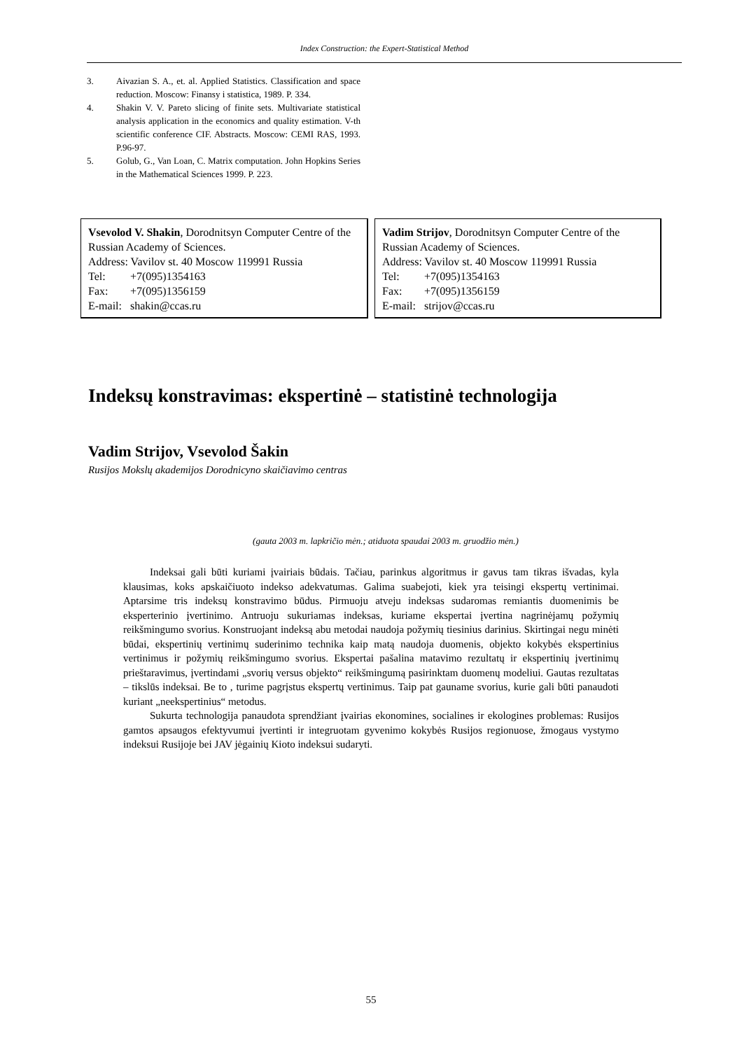Index Construction: the Expert-Statistical Method
3. Aivazian S. A., et. al. Applied Statistics. Classification and space reduction. Moscow: Finansy i statistica, 1989. P. 334.
4. Shakin V. V. Pareto slicing of finite sets. Multivariate statistical analysis application in the economics and quality estimation. V-th scientific conference CIF. Abstracts. Moscow: CEMI RAS, 1993. P.96-97.
5. Golub, G., Van Loan, C. Matrix computation. John Hopkins Series in the Mathematical Sciences 1999. P. 223.
Vsevolod V. Shakin, Dorodnitsyn Computer Centre of the Russian Academy of Sciences.
Address: Vavilov st. 40 Moscow 119991 Russia
Tel: +7(095)1354163
Fax: +7(095)1356159
E-mail: shakin@ccas.ru
Vadim Strijov, Dorodnitsyn Computer Centre of the Russian Academy of Sciences.
Address: Vavilov st. 40 Moscow 119991 Russia
Tel: +7(095)1354163
Fax: +7(095)1356159
E-mail: strijov@ccas.ru
Indeksų konstravimas: ekspertinė – statistinė technologija
Vadim Strijov, Vsevolod Šakin
Rusijos Mokslų akademijos Dorodnicyno skaičiavimo centras
(gauta 2003 m. lapkričio mėn.; atiduota spaudai 2003 m. gruodžio mėn.)
Indeksai gali būti kuriami įvairiais būdais. Tačiau, parinkus algoritmus ir gavus tam tikras išvadas, kyla klausimas, koks apskaičiuoto indekso adekvatumas. Galima suabejoti, kiek yra teisingi ekspertų vertinimai. Aptarsime tris indeksų konstravimo būdus. Pirmuoju atveju indeksas sudaromas remiantis duomenimis be eksperterinio įvertinimo. Antruoju sukuriamas indeksas, kuriame ekspertai įvertina nagrinėjamų požymių reikšmingumo svorius. Konstruojant indeksą abu metodai naudoja požymių tiesinius darinius. Skirtingai negu minėti būdai, ekspertinių vertinimų suderinimo technika kaip matą naudoja duomenis, objekto kokybės ekspertinius vertinimus ir požymių reikšmingumo svorius. Ekspertai pašalina matavimo rezultatų ir ekspertinių įvertinimų prieštaravimus, įvertindami „svorių versus objekto“ reikšmingumą pasirinktam duomenų modeliui. Gautas rezultatas – tikslūs indeksai. Be to , turime pagrįstus ekspertų vertinimus. Taip pat gauname svorius, kurie gali būti panaudoti kuriant „neekspertinius“ metodus.
Sukurta technologija panaudota sprendžiant įvairias ekonomines, socialines ir ekologines problemas: Rusijos gamtos apsaugos efektyvumui įvertinti ir integruotam gyvenimo kokybės Rusijos regionuose, žmogaus vystymo indeksui Rusijoje bei JAV jėgainių Kioto indeksui sudaryti.
55